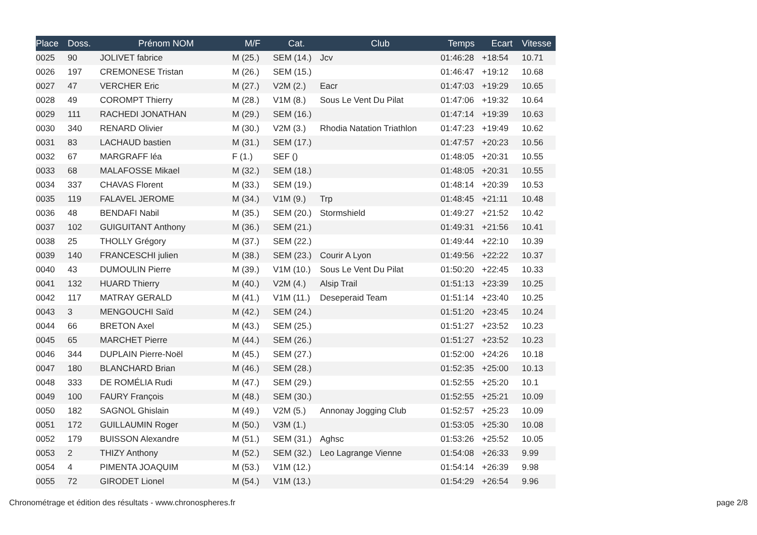| Place | Doss. | Prénom NOM | M/F | Cat. | Club | Temps | Ecart | Vitesse |
| --- | --- | --- | --- | --- | --- | --- | --- | --- |
| 0025 | 90 | JOLIVET fabrice | M (25.) | SEM (14.) | Jcv | 01:46:28 | +18:54 | 10.71 |
| 0026 | 197 | CREMONESE Tristan | M (26.) | SEM (15.) | | 01:46:47 | +19:12 | 10.68 |
| 0027 | 47 | VERCHER Eric | M (27.) | V2M (2.) | Eacr | 01:47:03 | +19:29 | 10.65 |
| 0028 | 49 | COROMPT Thierry | M (28.) | V1M (8.) | Sous Le Vent Du Pilat | 01:47:06 | +19:32 | 10.64 |
| 0029 | 111 | RACHEDI JONATHAN | M (29.) | SEM (16.) | | 01:47:14 | +19:39 | 10.63 |
| 0030 | 340 | RENARD Olivier | M (30.) | V2M (3.) | Rhodia Natation Triathlon | 01:47:23 | +19:49 | 10.62 |
| 0031 | 83 | LACHAUD bastien | M (31.) | SEM (17.) | | 01:47:57 | +20:23 | 10.56 |
| 0032 | 67 | MARGRAFF léa | F (1.) | SEF () | | 01:48:05 | +20:31 | 10.55 |
| 0033 | 68 | MALAFOSSE Mikael | M (32.) | SEM (18.) | | 01:48:05 | +20:31 | 10.55 |
| 0034 | 337 | CHAVAS Florent | M (33.) | SEM (19.) | | 01:48:14 | +20:39 | 10.53 |
| 0035 | 119 | FALAVEL JEROME | M (34.) | V1M (9.) | Trp | 01:48:45 | +21:11 | 10.48 |
| 0036 | 48 | BENDAFI Nabil | M (35.) | SEM (20.) | Stormshield | 01:49:27 | +21:52 | 10.42 |
| 0037 | 102 | GUIGUITANT Anthony | M (36.) | SEM (21.) | | 01:49:31 | +21:56 | 10.41 |
| 0038 | 25 | THOLLY Grégory | M (37.) | SEM (22.) | | 01:49:44 | +22:10 | 10.39 |
| 0039 | 140 | FRANCESCHI julien | M (38.) | SEM (23.) | Courir A Lyon | 01:49:56 | +22:22 | 10.37 |
| 0040 | 43 | DUMOULIN Pierre | M (39.) | V1M (10.) | Sous Le Vent Du Pilat | 01:50:20 | +22:45 | 10.33 |
| 0041 | 132 | HUARD Thierry | M (40.) | V2M (4.) | Alsip Trail | 01:51:13 | +23:39 | 10.25 |
| 0042 | 117 | MATRAY GERALD | M (41.) | V1M (11.) | Deseperaid Team | 01:51:14 | +23:40 | 10.25 |
| 0043 | 3 | MENGOUCHI Saïd | M (42.) | SEM (24.) | | 01:51:20 | +23:45 | 10.24 |
| 0044 | 66 | BRETON Axel | M (43.) | SEM (25.) | | 01:51:27 | +23:52 | 10.23 |
| 0045 | 65 | MARCHET Pierre | M (44.) | SEM (26.) | | 01:51:27 | +23:52 | 10.23 |
| 0046 | 344 | DUPLAIN Pierre-Noël | M (45.) | SEM (27.) | | 01:52:00 | +24:26 | 10.18 |
| 0047 | 180 | BLANCHARD Brian | M (46.) | SEM (28.) | | 01:52:35 | +25:00 | 10.13 |
| 0048 | 333 | DE ROMÉLIA Rudi | M (47.) | SEM (29.) | | 01:52:55 | +25:20 | 10.1 |
| 0049 | 100 | FAURY François | M (48.) | SEM (30.) | | 01:52:55 | +25:21 | 10.09 |
| 0050 | 182 | SAGNOL Ghislain | M (49.) | V2M (5.) | Annonay Jogging Club | 01:52:57 | +25:23 | 10.09 |
| 0051 | 172 | GUILLAUMIN Roger | M (50.) | V3M (1.) | | 01:53:05 | +25:30 | 10.08 |
| 0052 | 179 | BUISSON Alexandre | M (51.) | SEM (31.) | Aghsc | 01:53:26 | +25:52 | 10.05 |
| 0053 | 2 | THIZY Anthony | M (52.) | SEM (32.) | Leo Lagrange Vienne | 01:54:08 | +26:33 | 9.99 |
| 0054 | 4 | PIMENTA JOAQUIM | M (53.) | V1M (12.) | | 01:54:14 | +26:39 | 9.98 |
| 0055 | 72 | GIRODET Lionel | M (54.) | V1M (13.) | | 01:54:29 | +26:54 | 9.96 |
Chronométrage et édition des résultats - www.chronospheres.fr
page 2/8